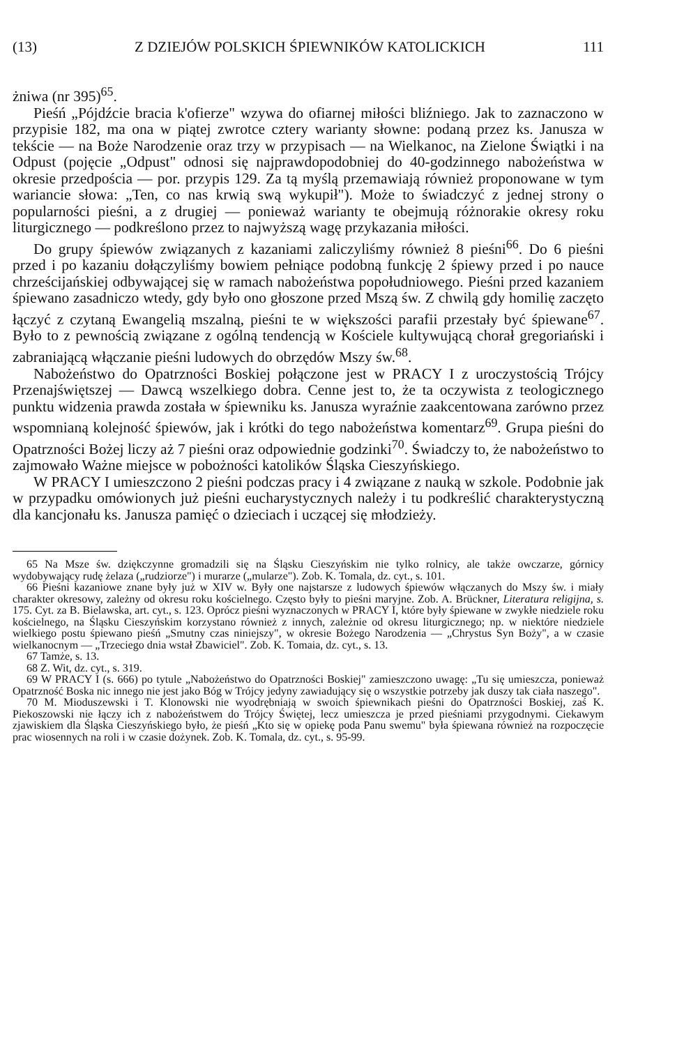(13) Z DZIEJÓW POLSKICH ŚPIEWNIKÓW KATOLICKICH 111
żniwa (nr 395)<sup>65</sup>.
Pieśń „Pójdźcie bracia k'ofierze" wzywa do ofiarnej miłości bliźniego. Jak to zaznaczono w przypisie 182, ma ona w piątej zwrotce cztery warianty słowne: podaną przez ks. Janusza w tekście — na Boże Narodzenie oraz trzy w przypisach — na Wielkanoc, na Zielone Świątki i na Odpust (pojęcie „Odpust" odnosi się najprawdopodobniej do 40-godzinnego nabożeństwa w okresie przedpościa — por. przypis 129. Za tą myślą przemawiają również proponowane w tym wariancie słowa: „Ten, co nas krwią swą wykupił"). Może to świadczyć z jednej strony o popularności pieśni, a z drugiej — ponieważ warianty te obejmują różnorakie okresy roku liturgicznego — podkreślono przez to najwyższą wagę przykazania miłości.
Do grupy śpiewów związanych z kazaniami zaliczyliśmy również 8 pieśni<sup>66</sup>. Do 6 pieśni przed i po kazaniu dołączyliśmy bowiem pełniące podobną funkcję 2 śpiewy przed i po nauce chrześcijańskiej odbywającej się w ramach nabożeństwa popołudniowego. Pieśni przed kazaniem śpiewano zasadniczo wtedy, gdy było ono głoszone przed Mszą św. Z chwilą gdy homilię zaczęto łączyć z czytaną Ewangelią mszalną, pieśni te w większości parafii przestały być śpiewane<sup>67</sup>. Było to z pewnością związane z ogólną tendencją w Kościele kultywującą chorał gregoriański i zabraniającą włączanie pieśni ludowych do obrzędów Mszy św.<sup>68</sup>.
Nabożeństwo do Opatrzności Boskiej połączone jest w PRACY I z uroczystością Trójcy Przenajświętszej — Dawcą wszelkiego dobra. Cenne jest to, że ta oczywista z teologicznego punktu widzenia prawda została w śpiewniku ks. Janusza wyraźnie zaakcentowana zarówno przez wspomnianą kolejność śpiewów, jak i krótki do tego nabożeństwa komentarz<sup>69</sup>. Grupa pieśni do Opatrzności Bożej liczy aż 7 pieśni oraz odpowiednie godzinki<sup>70</sup>. Świadczy to, że nabożeństwo to zajmowało Ważne miejsce w pobożności katolików Śląska Cieszyńskiego.
W PRACY I umieszczono 2 pieśni podczas pracy i 4 związane z nauką w szkole. Podobnie jak w przypadku omówionych już pieśni eucharystycznych należy i tu podkreślić charakterystyczną dla kancjonału ks. Janusza pamięć o dzieciach i uczącej się młodzieży.
65 Na Msze św. dziękczynne gromadzili się na Śląsku Cieszyńskim nie tylko rolnicy, ale także owczarze, górnicy wydobywający rudę żelaza („rudziorze") i murarze („mularze"). Zob. K. Tomala, dz. cyt., s. 101.
66 Pieśni kazaniowe znane były już w XIV w. Były one najstarsze z ludowych śpiewów włączanych do Mszy św. i miały charakter okresowy, zależny od okresu roku kościelnego. Często były to pieśni maryjne. Zob. A. Brückner, Literatura religijna, s. 175. Cyt. za B. Bielawska, art. cyt., s. 123. Oprócz pieśni wyznaczonych w PRACY I, które były śpiewane w zwykłe niedziele roku kościelnego, na Śląsku Cieszyńskim korzystano również z innych, zależnie od okresu liturgicznego; np. w niektóre niedziele wielkiego postu śpiewano pieśń „Smutny czas niniejszy", w okresie Bożego Narodzenia — „Chrystus Syn Boży", a w czasie wielkanocnym — „Trzeciego dnia wstał Zbawiciel". Zob. K. Tomaia, dz. cyt., s. 13.
67 Tamże, s. 13.
68 Z. Wit, dz. cyt., s. 319.
69 W PRACY I (s. 666) po tytule „Nabożeństwo do Opatrzności Boskiej" zamieszczono uwagę: „Tu się umieszcza, ponieważ Opatrzność Boska nic innego nie jest jako Bóg w Trójcy jedyny zawiadujący się o wszystkie potrzeby jak duszy tak ciała naszego".
70 M. Mioduszewski i T. Klonowski nie wyodrębniają w swoich śpiewnikach pieśni do Opatrzności Boskiej, zaś K. Piekoszowski nie łączy ich z nabożeństwem do Trójcy Świętej, lecz umieszcza je przed pieśniami przygodnymi. Ciekawym zjawiskiem dla Śląska Cieszyńskiego było, że pieśń „Kto się w opiekę poda Panu swemu" była śpiewana również na rozpoczęcie prac wiosennych na roli i w czasie dożynek. Zob. K. Tomala, dz. cyt., s. 95-99.